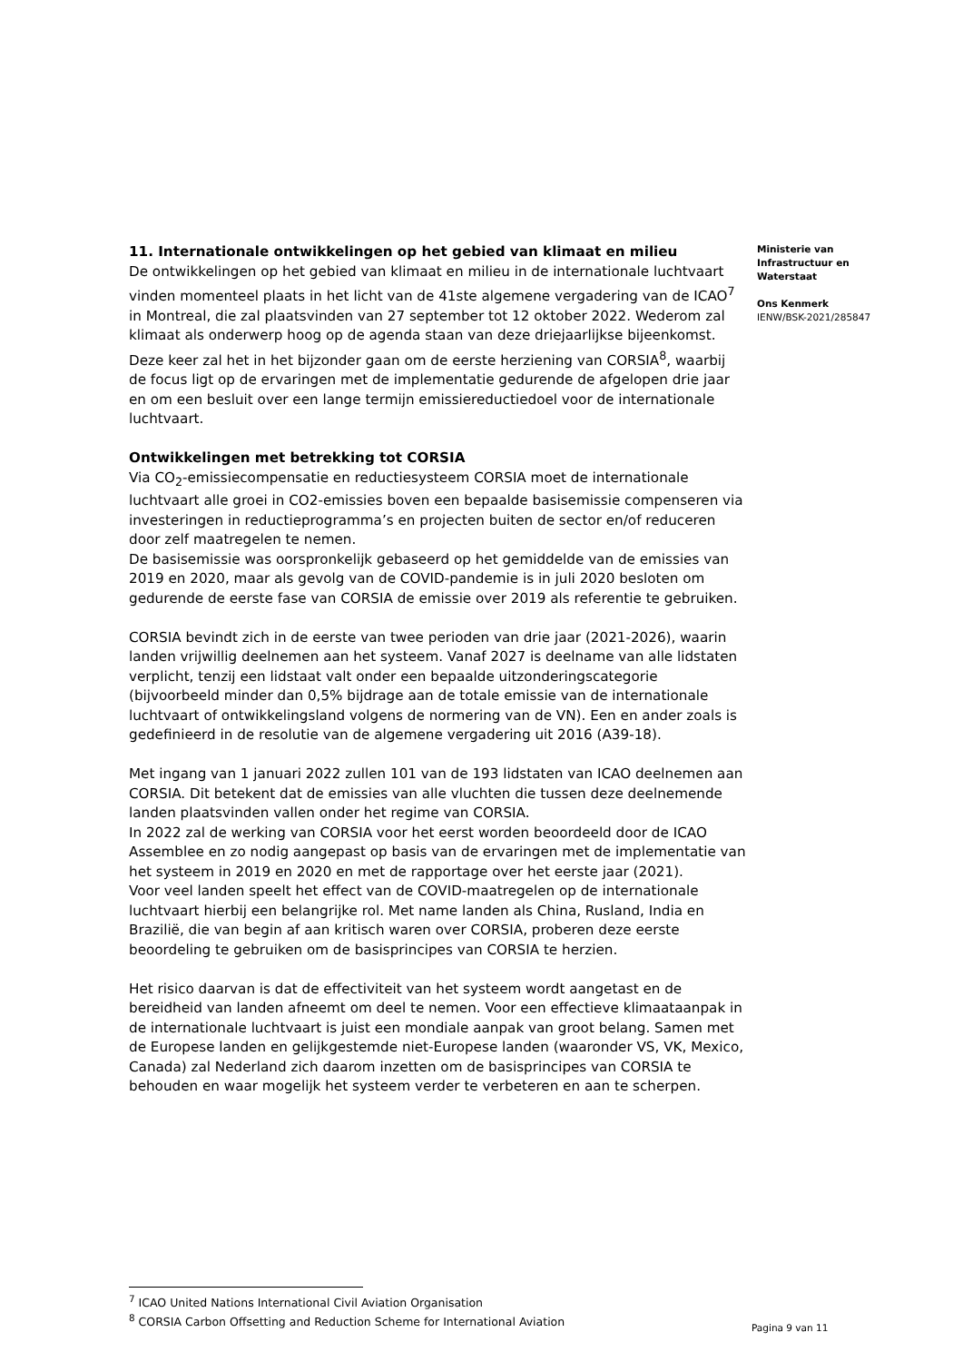11. Internationale ontwikkelingen op het gebied van klimaat en milieu
De ontwikkelingen op het gebied van klimaat en milieu in de internationale luchtvaart vinden momenteel plaats in het licht van de 41ste algemene vergadering van de ICAO<sup>7</sup> in Montreal, die zal plaatsvinden van 27 september tot 12 oktober 2022. Wederom zal klimaat als onderwerp hoog op de agenda staan van deze driejaarlijkse bijeenkomst. Deze keer zal het in het bijzonder gaan om de eerste herziening van CORSIA<sup>8</sup>, waarbij de focus ligt op de ervaringen met de implementatie gedurende de afgelopen drie jaar en om een besluit over een lange termijn emissiereductiedoel voor de internationale luchtvaart.
Ontwikkelingen met betrekking tot CORSIA
Via CO<sub>2</sub>-emissiecompensatie en reductiesysteem CORSIA moet de internationale luchtvaart alle groei in CO2-emissies boven een bepaalde basisemissie compenseren via investeringen in reductieprogramma’s en projecten buiten de sector en/of reduceren door zelf maatregelen te nemen.
De basisemissie was oorspronkelijk gebaseerd op het gemiddelde van de emissies van 2019 en 2020, maar als gevolg van de COVID-pandemie is in juli 2020 besloten om gedurende de eerste fase van CORSIA de emissie over 2019 als referentie te gebruiken.
CORSIA bevindt zich in de eerste van twee perioden van drie jaar (2021-2026), waarin landen vrijwillig deelnemen aan het systeem. Vanaf 2027 is deelname van alle lidstaten verplicht, tenzij een lidstaat valt onder een bepaalde uitzonderingscategorie (bijvoorbeeld minder dan 0,5% bijdrage aan de totale emissie van de internationale luchtvaart of ontwikkelingsland volgens de normering van de VN). Een en ander zoals is gedefinieerd in de resolutie van de algemene vergadering uit 2016 (A39-18).
Met ingang van 1 januari 2022 zullen 101 van de 193 lidstaten van ICAO deelnemen aan CORSIA. Dit betekent dat de emissies van alle vluchten die tussen deze deelnemende landen plaatsvinden vallen onder het regime van CORSIA.
In 2022 zal de werking van CORSIA voor het eerst worden beoordeeld door de ICAO Assemblee en zo nodig aangepast op basis van de ervaringen met de implementatie van het systeem in 2019 en 2020 en met de rapportage over het eerste jaar (2021).
Voor veel landen speelt het effect van de COVID-maatregelen op de internationale luchtvaart hierbij een belangrijke rol. Met name landen als China, Rusland, India en Brazilië, die van begin af aan kritisch waren over CORSIA, proberen deze eerste beoordeling te gebruiken om de basisprincipes van CORSIA te herzien.
Het risico daarvan is dat de effectiviteit van het systeem wordt aangetast en de bereidheid van landen afneemt om deel te nemen. Voor een effectieve klimaataanpak in de internationale luchtvaart is juist een mondiale aanpak van groot belang. Samen met de Europese landen en gelijkgestemde niet-Europese landen (waaronder VS, VK, Mexico, Canada) zal Nederland zich daarom inzetten om de basisprincipes van CORSIA te behouden en waar mogelijk het systeem verder te verbeteren en aan te scherpen.
Ministerie van
Infrastructuur en
Waterstaat
Ons Kenmerk
IENW/BSK-2021/285847
<sup>7</sup> ICAO United Nations International Civil Aviation Organisation
<sup>8</sup> CORSIA Carbon Offsetting and Reduction Scheme for International Aviation
Pagina 9 van 11